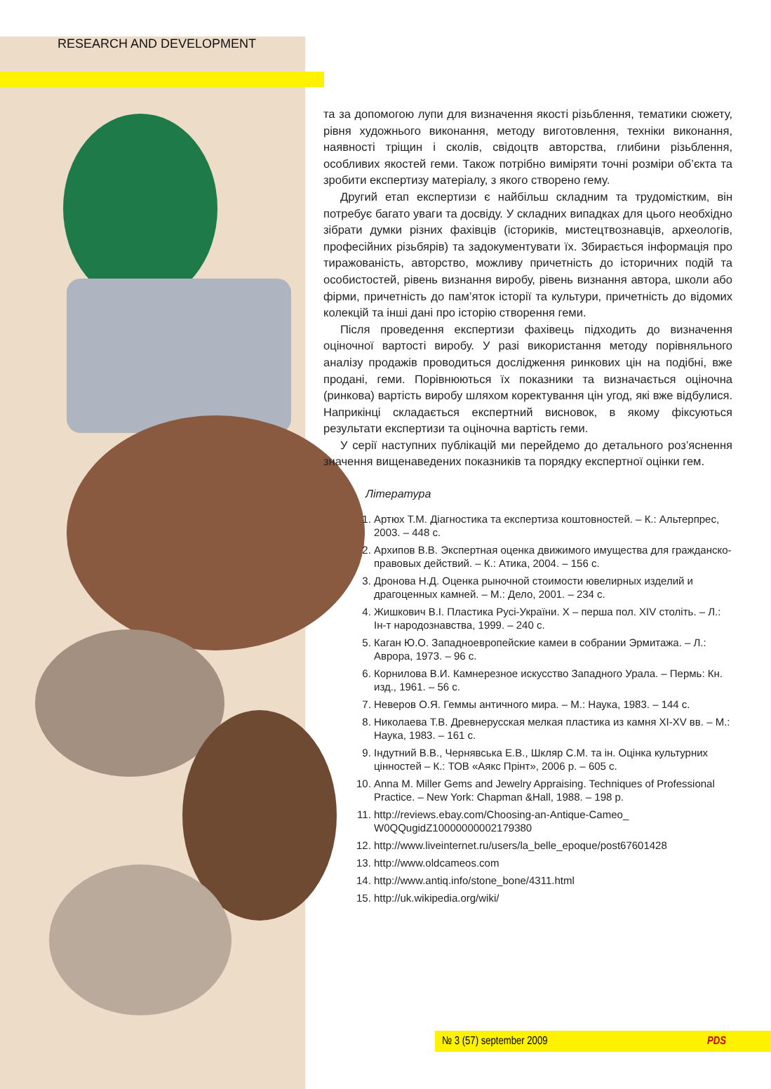RESEARCH AND DEVELOPMENT
та за допомогою лупи для визначення якості різьблення, тематики сюжету, рівня художнього виконання, методу виготовлення, техніки виконання, наявності тріщин і сколів, свідоцтв авторства, глибини різьблення, особливих якостей геми. Також потрібно виміряти точні розміри об’єкта та зробити експертизу матеріалу, з якого створено гему.
Другий етап експертизи є найбільш складним та трудомістким, він потребує багато уваги та досвіду. У складних випадках для цього необхідно зібрати думки різних фахівців (істориків, мистецтвознавців, археологів, професійних різьбярів) та задокументувати їх. Збирається інформація про тиражованість, авторство, можливу причетність до історичних подій та особистостей, рівень визнання виробу, рівень визнання автора, школи або фірми, причетність до пам’яток історії та культури, причетність до відомих колекцій та інші дані про історію створення геми.
Після проведення експертизи фахівець підходить до визначення оціночної вартості виробу. У разі використання методу порівняльного аналізу продажів проводиться дослідження ринкових цін на подібні, вже продані, геми. Порівнюються їх показники та визначається оціночна (ринкова) вартість виробу шляхом коректування цін угод, які вже відбулися. Наприкінці складається експертний висновок, в якому фіксуються результати експертизи та оціночна вартість геми.
У серії наступних публікацій ми перейдемо до детального роз’яснення значення вищенаведених показників та порядку експертної оцінки гем.
Література
1. Артюх Т.М. Діагностика та експертиза коштовностей. – К.: Альтерпрес, 2003. – 448 с.
2. Архипов В.В. Экспертная оценка движимого имущества для гражданско-правовых действий. – К.: Атика, 2004. – 156 с.
3. Дронова Н.Д. Оценка рыночной стоимости ювелирных изделий и драгоценных камней. – М.: Дело, 2001. – 234 с.
4. Жишкович В.І. Пластика Русі-України. Х – перша пол. XIV століть. – Л.: Ін-т народознавства, 1999. – 240 с.
5. Каган Ю.О. Западноевропейские камеи в собрании Эрмитажа. – Л.: Аврора, 1973. – 96 с.
6. Корнилова В.И. Камнерезное искусство Западного Урала. – Пермь: Кн. изд., 1961. – 56 с.
7. Неверов О.Я. Геммы античного мира. – М.: Наука, 1983. – 144 с.
8. Николаева Т.В. Древнерусская мелкая пластика из камня XI-XV вв. – М.: Наука, 1983. – 161 с.
9. Індутний В.В., Чернявська Е.В., Шкляр С.М. та ін. Оцінка культурних цінностей – К.: ТОВ «Аякс Прінт», 2006 р. – 605 с.
10. Anna M. Miller Gems and Jewelry Appraising. Techniques of Professional Practice. – New York: Chapman &Hall, 1988. – 198 p.
11. http://reviews.ebay.com/Choosing-an-Antique-Cameo_ W0QQugidZ10000000002179380
12. http://www.liveinternet.ru/users/la_belle_epoque/post67601428
13. http://www.oldcameos.com
14. http://www.antiq.info/stone_bone/4311.html
15. http://uk.wikipedia.org/wiki/
№ 3 (57) september 2009 PDS